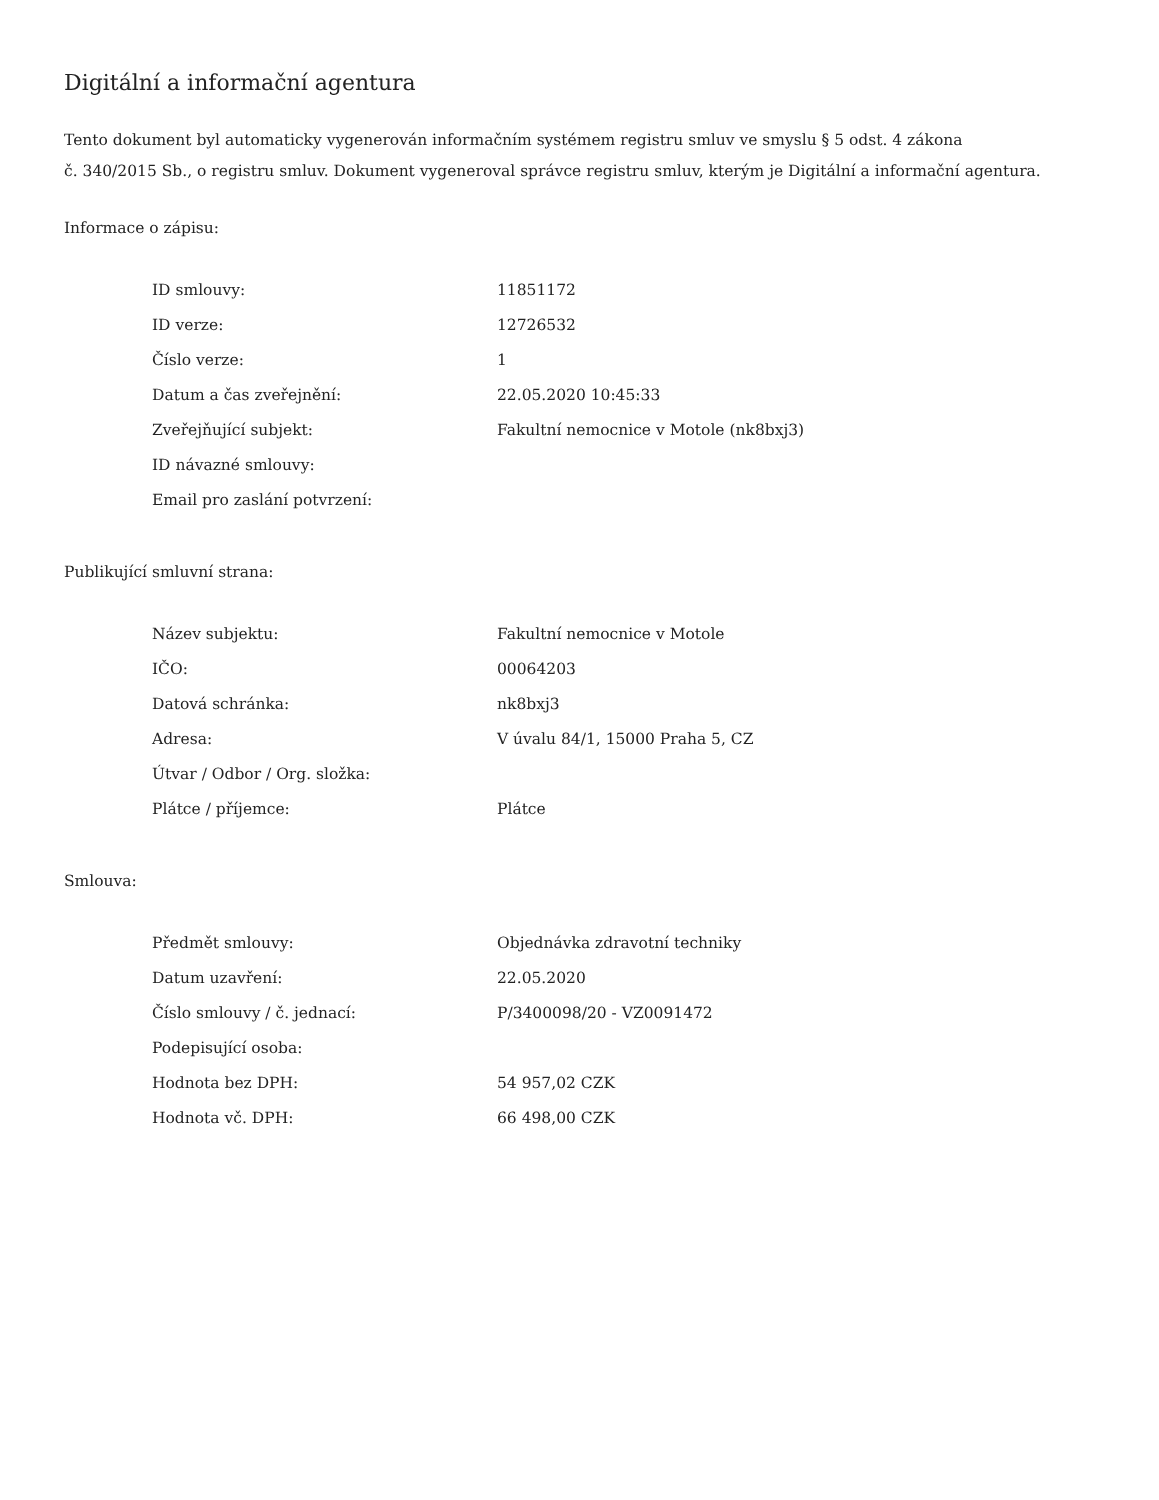Digitální a informační agentura
Tento dokument byl automaticky vygenerován informačním systémem registru smluv ve smyslu § 5 odst. 4 zákona
č. 340/2015 Sb., o registru smluv. Dokument vygeneroval správce registru smluv, kterým je Digitální a informační agentura.
Informace o zápisu:
| ID smlouvy: | 11851172 |
| ID verze: | 12726532 |
| Číslo verze: | 1 |
| Datum a čas zveřejnění: | 22.05.2020 10:45:33 |
| Zveřejňující subjekt: | Fakultní nemocnice v Motole (nk8bxj3) |
| ID návazné smlouvy: | |
| Email pro zaslání potvrzení: | |
Publikující smluvní strana:
| Název subjektu: | Fakultní nemocnice v Motole |
| IČO: | 00064203 |
| Datová schránka: | nk8bxj3 |
| Adresa: | V úvalu 84/1, 15000 Praha 5, CZ |
| Útvar / Odbor / Org. složka: | |
| Plátce / příjemce: | Plátce |
Smlouva:
| Předmět smlouvy: | Objednávka zdravotní techniky |
| Datum uzavření: | 22.05.2020 |
| Číslo smlouvy / č. jednací: | P/3400098/20 - VZ0091472 |
| Podepisující osoba: | |
| Hodnota bez DPH: | 54 957,02 CZK |
| Hodnota vč. DPH: | 66 498,00 CZK |